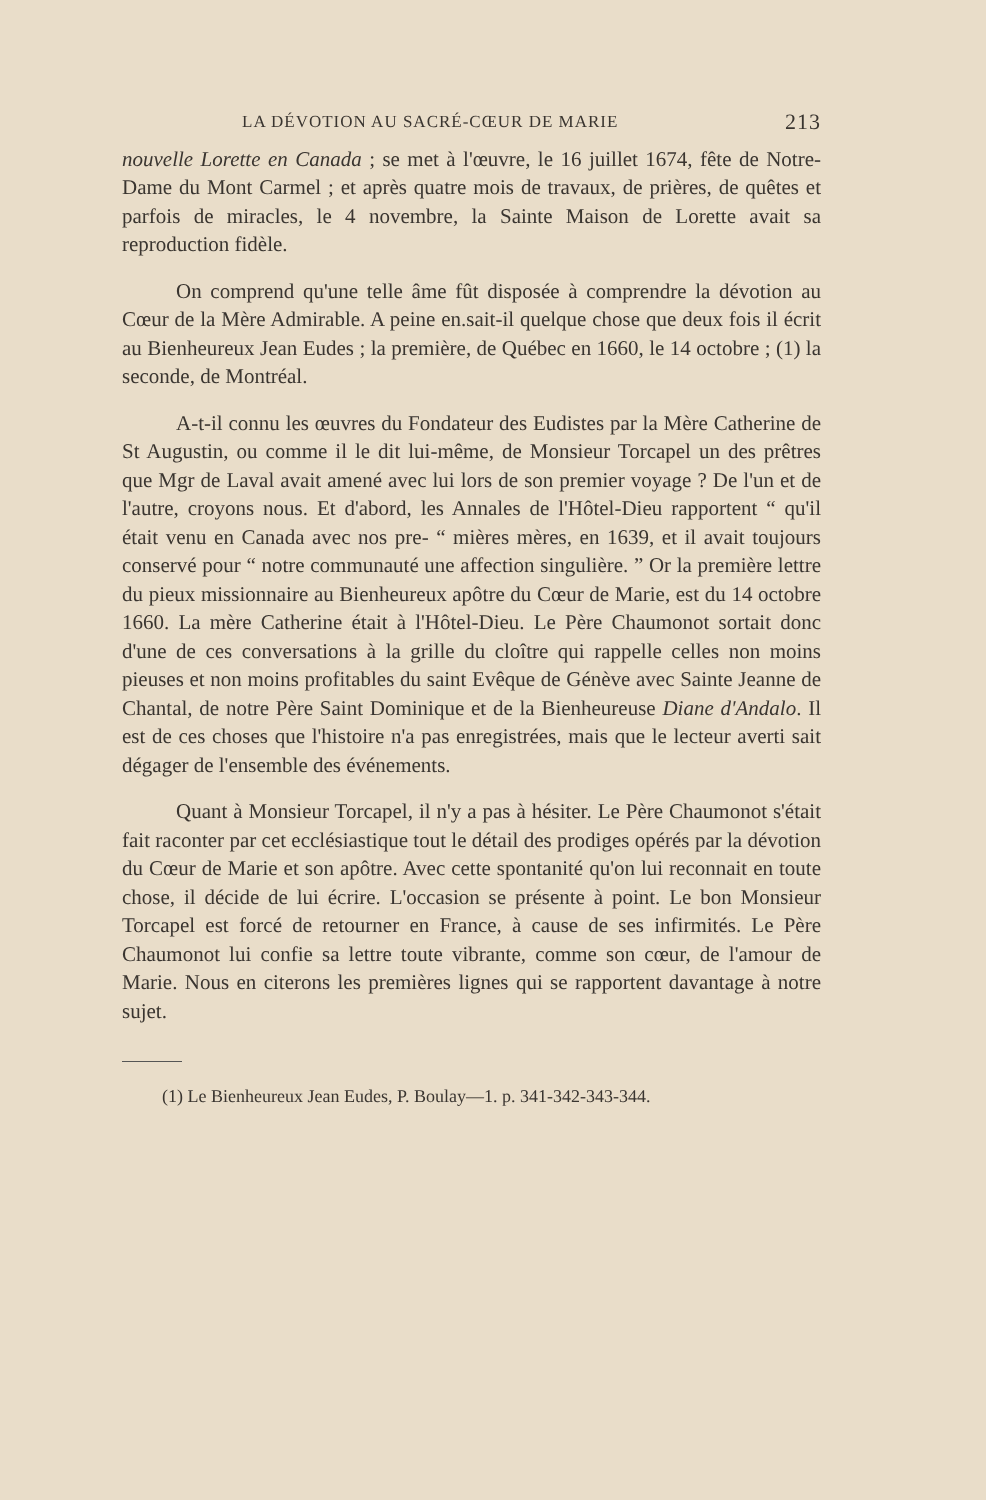LA DÉVOTION AU SACRÉ-CŒUR DE MARIE 213
nouvelle Lorette en Canada ; se met à l'œuvre, le 16 juillet 1674, fête de Notre-Dame du Mont Carmel ; et après quatre mois de travaux, de prières, de quêtes et parfois de miracles, le 4 novembre, la Sainte Maison de Lorette avait sa reproduction fidèle.
On comprend qu'une telle âme fût disposée à comprendre la dévotion au Cœur de la Mère Admirable. A peine en.sait-il quelque chose que deux fois il écrit au Bienheureux Jean Eudes ; la première, de Québec en 1660, le 14 octobre ; (1) la seconde, de Montréal.
A-t-il connu les œuvres du Fondateur des Eudistes par la Mère Catherine de St Augustin, ou comme il le dit lui-même, de Monsieur Torcapel un des prêtres que Mgr de Laval avait amené avec lui lors de son premier voyage ? De l'un et de l'autre, croyons nous. Et d'abord, les Annales de l'Hôtel-Dieu rapportent “ qu'il était venu en Canada avec nos pre- “ mières mères, en 1639, et il avait toujours conservé pour “ notre communauté une affection singulière. ” Or la première lettre du pieux missionnaire au Bienheureux apôtre du Cœur de Marie, est du 14 octobre 1660. La mère Catherine était à l'Hôtel-Dieu. Le Père Chaumonot sortait donc d'une de ces conversations à la grille du cloître qui rappelle celles non moins pieuses et non moins profitables du saint Evêque de Génève avec Sainte Jeanne de Chantal, de notre Père Saint Dominique et de la Bienheureuse Diane d'Andalo. Il est de ces choses que l'histoire n'a pas enregistrées, mais que le lecteur averti sait dégager de l'ensemble des événements.
Quant à Monsieur Torcapel, il n'y a pas à hésiter. Le Père Chaumonot s'était fait raconter par cet ecclésiastique tout le détail des prodiges opérés par la dévotion du Cœur de Marie et son apôtre. Avec cette spontanité qu'on lui reconnait en toute chose, il décide de lui écrire. L'occasion se présente à point. Le bon Monsieur Torcapel est forcé de retourner en France, à cause de ses infirmités. Le Père Chaumonot lui confie sa lettre toute vibrante, comme son cœur, de l'amour de Marie. Nous en citerons les premières lignes qui se rapportent davantage à notre sujet.
(1) Le Bienheureux Jean Eudes, P. Boulay—1. p. 341-342-343-344.